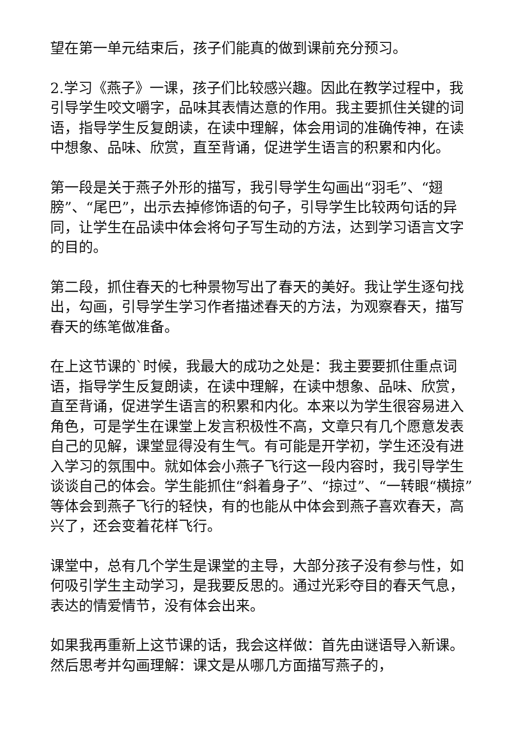望在第一单元结束后，孩子们能真的做到课前充分预习。
2.学习《燕子》一课，孩子们比较感兴趣。因此在教学过程中，我引导学生咬文嚼字，品味其表情达意的作用。我主要抓住关键的词语，指导学生反复朗读，在读中理解，体会用词的准确传神，在读中想象、品味、欣赏，直至背诵，促进学生语言的积累和内化。
第一段是关于燕子外形的描写，我引导学生勾画出“羽毛”、“翅膀”、“尾巴”，出示去掉修饰语的句子，引导学生比较两句话的异同，让学生在品读中体会将句子写生动的方法，达到学习语言文字的目的。
第二段，抓住春天的七种景物写出了春天的美好。我让学生逐句找出，勾画，引导学生学习作者描述春天的方法，为观察春天，描写春天的练笔做准备。
在上这节课的`时候，我最大的成功之处是：我主要要抓住重点词语，指导学生反复朗读，在读中理解，在读中想象、品味、欣赏，直至背诵，促进学生语言的积累和内化。本来以为学生很容易进入角色，可是学生在课堂上发言积极性不高，文章只有几个愿意发表自己的见解，课堂显得没有生气。有可能是开学初，学生还没有进入学习的氛围中。就如体会小燕子飞行这一段内容时，我引导学生谈谈自己的体会。学生能抓住“斜着身子”、“掠过”、“一转眼“横掠”等体会到燕子飞行的轻快，有的也能从中体会到燕子喜欢春天，高兴了，还会变着花样飞行。
课堂中，总有几个学生是课堂的主导，大部分孩子没有参与性，如何吸引学生主动学习，是我要反思的。通过光彩夺目的春天气息，表达的情爱情节，没有体会出来。
如果我再重新上这节课的话，我会这样做：首先由谜语导入新课。然后思考并勾画理解：课文是从哪几方面描写燕子的，